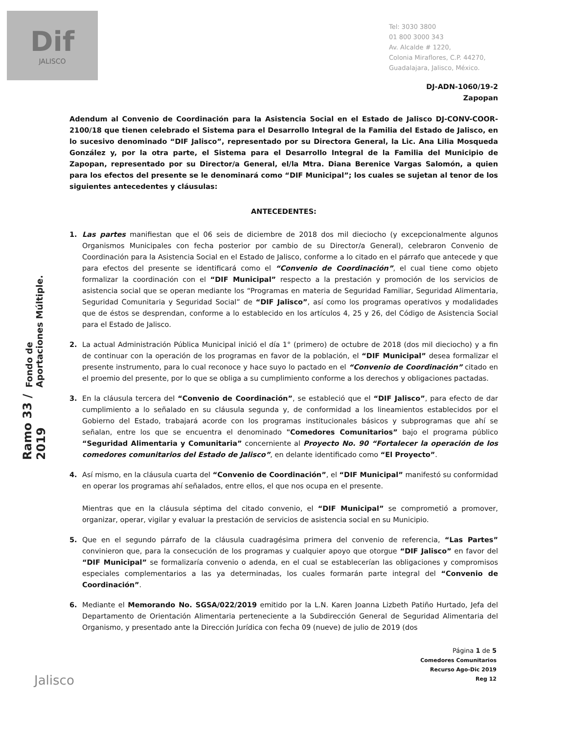Dif
JALISCO
Tel: 3030 3800
01 800 3000 343
Av. Alcalde # 1220,
Colonia Miraflores, C.P. 44270,
Guadalajara, Jalisco, México.
Fondo de Aportaciones Múltiple.
Ramo 33 / 2019
DJ-ADN-1060/19-2
Zapopan
Adendum al Convenio de Coordinación para la Asistencia Social en el Estado de Jalisco DJ-CONV-COOR-2100/18 que tienen celebrado el Sistema para el Desarrollo Integral de la Familia del Estado de Jalisco, en lo sucesivo denominado “DIF Jalisco”, representado por su Directora General, la Lic. Ana Lilia Mosqueda González y, por la otra parte, el Sistema para el Desarrollo Integral de la Familia del Municipio de Zapopan, representado por su Director/a General, el/la Mtra. Diana Berenice Vargas Salomón, a quien para los efectos del presente se le denominará como “DIF Municipal”; los cuales se sujetan al tenor de los siguientes antecedentes y cláusulas:
ANTECEDENTES:
1. Las partes manifiestan que el 06 seis de diciembre de 2018 dos mil dieciocho (y excepcionalmente algunos Organismos Municipales con fecha posterior por cambio de su Director/a General), celebraron Convenio de Coordinación para la Asistencia Social en el Estado de Jalisco, conforme a lo citado en el párrafo que antecede y que para efectos del presente se identificará como el “Convenio de Coordinación”, el cual tiene como objeto formalizar la coordinación con el “DIF Municipal” respecto a la prestación y promoción de los servicios de asistencia social que se operan mediante los “Programas en materia de Seguridad Familiar, Seguridad Alimentaria, Seguridad Comunitaria y Seguridad Social” de “DIF Jalisco”, así como los programas operativos y modalidades que de éstos se desprendan, conforme a lo establecido en los artículos 4, 25 y 26, del Código de Asistencia Social para el Estado de Jalisco.
2. La actual Administración Pública Municipal inició el día 1° (primero) de octubre de 2018 (dos mil dieciocho) y a fin de continuar con la operación de los programas en favor de la población, el “DIF Municipal” desea formalizar el presente instrumento, para lo cual reconoce y hace suyo lo pactado en el “Convenio de Coordinación” citado en el proemio del presente, por lo que se obliga a su cumplimiento conforme a los derechos y obligaciones pactadas.
3. En la cláusula tercera del “Convenio de Coordinación”, se estableció que el “DIF Jalisco”, para efecto de dar cumplimiento a lo señalado en su cláusula segunda y, de conformidad a los lineamientos establecidos por el Gobierno del Estado, trabajará acorde con los programas institucionales básicos y subprogramas que ahí se señalan, entre los que se encuentra el denominado "Comedores Comunitarios” bajo el programa público “Seguridad Alimentaria y Comunitaria” concerniente al Proyecto No. 90 “Fortalecer la operación de los comedores comunitarios del Estado de Jalisco”, en delante identificado como “El Proyecto”.
4. Así mismo, en la cláusula cuarta del “Convenio de Coordinación”, el “DIF Municipal” manifestó su conformidad en operar los programas ahí señalados, entre ellos, el que nos ocupa en el presente.
Mientras que en la cláusula séptima del citado convenio, el “DIF Municipal” se comprometió a promover, organizar, operar, vigilar y evaluar la prestación de servicios de asistencia social en su Municipio.
5. Que en el segundo párrafo de la cláusula cuadragésima primera del convenio de referencia, “Las Partes” convinieron que, para la consecución de los programas y cualquier apoyo que otorgue “DIF Jalisco” en favor del “DIF Municipal” se formalizaría convenio o adenda, en el cual se establecerían las obligaciones y compromisos especiales complementarios a las ya determinadas, los cuales formarán parte integral del “Convenio de Coordinación”.
6. Mediante el Memorando No. SGSA/022/2019 emitido por la L.N. Karen Joanna Lizbeth Patiño Hurtado, Jefa del Departamento de Orientación Alimentaria perteneciente a la Subdirección General de Seguridad Alimentaria del Organismo, y presentado ante la Dirección Jurídica con fecha 09 (nueve) de julio de 2019 (dos
Página 1 de 5
Comedores Comunitarios
Recurso Ago-Dic 2019
Reg 12
Jalisco